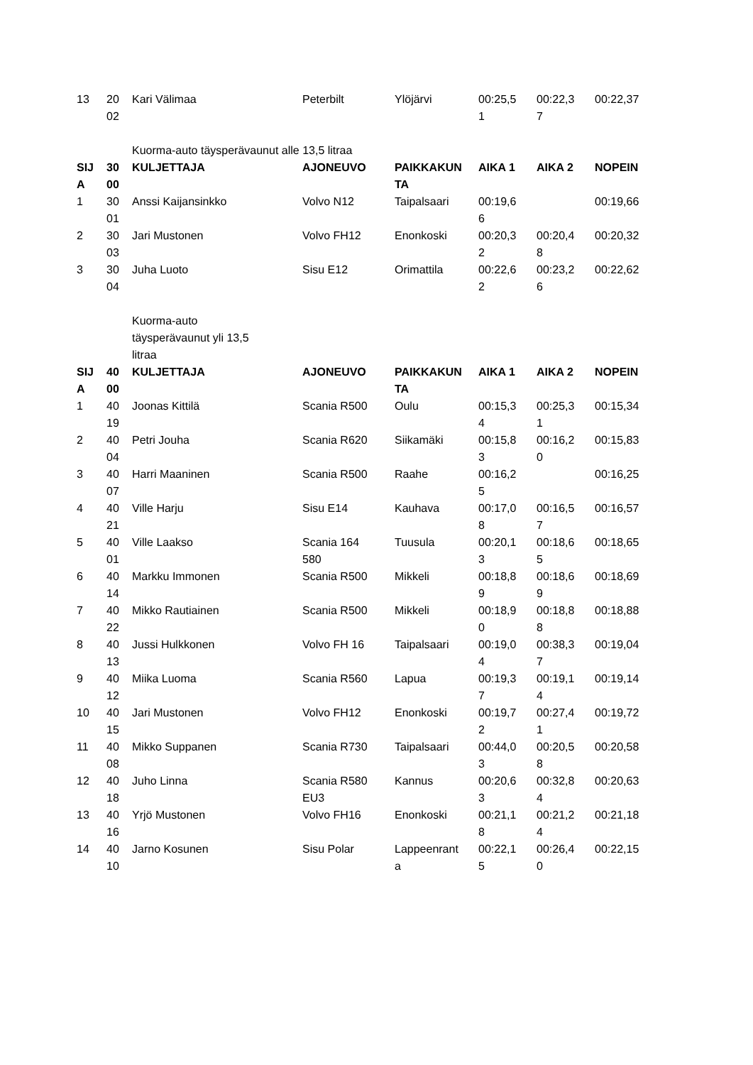| 13 | 20 02 | Kari Välimaa | Peterbilt | Ylöjärvi | 00:25,5 1 | 00:22,3 7 | 00:22,37 |
| | | Kuorma-auto täysperävaunut alle 13,5 litraa | | | | | |
| SIJ A | 30 00 | KULJETTAJA | AJONEUVO | PAIKKAKUN TA | AIKA 1 | AIKA 2 | NOPEIN |
| 1 | 30 01 | Anssi Kaijansinkko | Volvo N12 | Taipalsaari | 00:19,6 6 | | 00:19,66 |
| 2 | 30 03 | Jari Mustonen | Volvo FH12 | Enonkoski | 00:20,3 2 | 00:20,4 8 | 00:20,32 |
| 3 | 30 04 | Juha Luoto | Sisu E12 | Orimattila | 00:22,6 2 | 00:23,2 6 | 00:22,62 |
| | | Kuorma-auto täysperävaunut yli 13,5 litraa | | | | | |
| SIJ A | 40 00 | KULJETTAJA | AJONEUVO | PAIKKAKUN TA | AIKA 1 | AIKA 2 | NOPEIN |
| 1 | 40 19 | Joonas Kittilä | Scania R500 | Oulu | 00:15,3 4 | 00:25,3 1 | 00:15,34 |
| 2 | 40 04 | Petri Jouha | Scania R620 | Siikamäki | 00:15,8 3 | 00:16,2 0 | 00:15,83 |
| 3 | 40 07 | Harri Maaninen | Scania R500 | Raahe | 00:16,2 5 | | 00:16,25 |
| 4 | 40 21 | Ville Harju | Sisu E14 | Kauhava | 00:17,0 8 | 00:16,5 7 | 00:16,57 |
| 5 | 40 01 | Ville Laakso | Scania 164 580 | Tuusula | 00:20,1 3 | 00:18,6 5 | 00:18,65 |
| 6 | 40 14 | Markku Immonen | Scania R500 | Mikkeli | 00:18,8 9 | 00:18,6 9 | 00:18,69 |
| 7 | 40 22 | Mikko Rautiainen | Scania R500 | Mikkeli | 00:18,9 0 | 00:18,8 8 | 00:18,88 |
| 8 | 40 13 | Jussi Hulkkonen | Volvo FH 16 | Taipalsaari | 00:19,0 4 | 00:38,3 7 | 00:19,04 |
| 9 | 40 12 | Miika Luoma | Scania R560 | Lapua | 00:19,3 7 | 00:19,1 4 | 00:19,14 |
| 10 | 40 15 | Jari Mustonen | Volvo FH12 | Enonkoski | 00:19,7 2 | 00:27,4 1 | 00:19,72 |
| 11 | 40 08 | Mikko Suppanen | Scania R730 | Taipalsaari | 00:44,0 3 | 00:20,5 8 | 00:20,58 |
| 12 | 40 18 | Juho Linna | Scania R580 EU3 | Kannus | 00:20,6 3 | 00:32,8 4 | 00:20,63 |
| 13 | 40 16 | Yrjö Mustonen | Volvo FH16 | Enonkoski | 00:21,1 8 | 00:21,2 4 | 00:21,18 |
| 14 | 40 10 | Jarno Kosunen | Sisu Polar | Lappeenrant a | 00:22,1 5 | 00:26,4 0 | 00:22,15 |